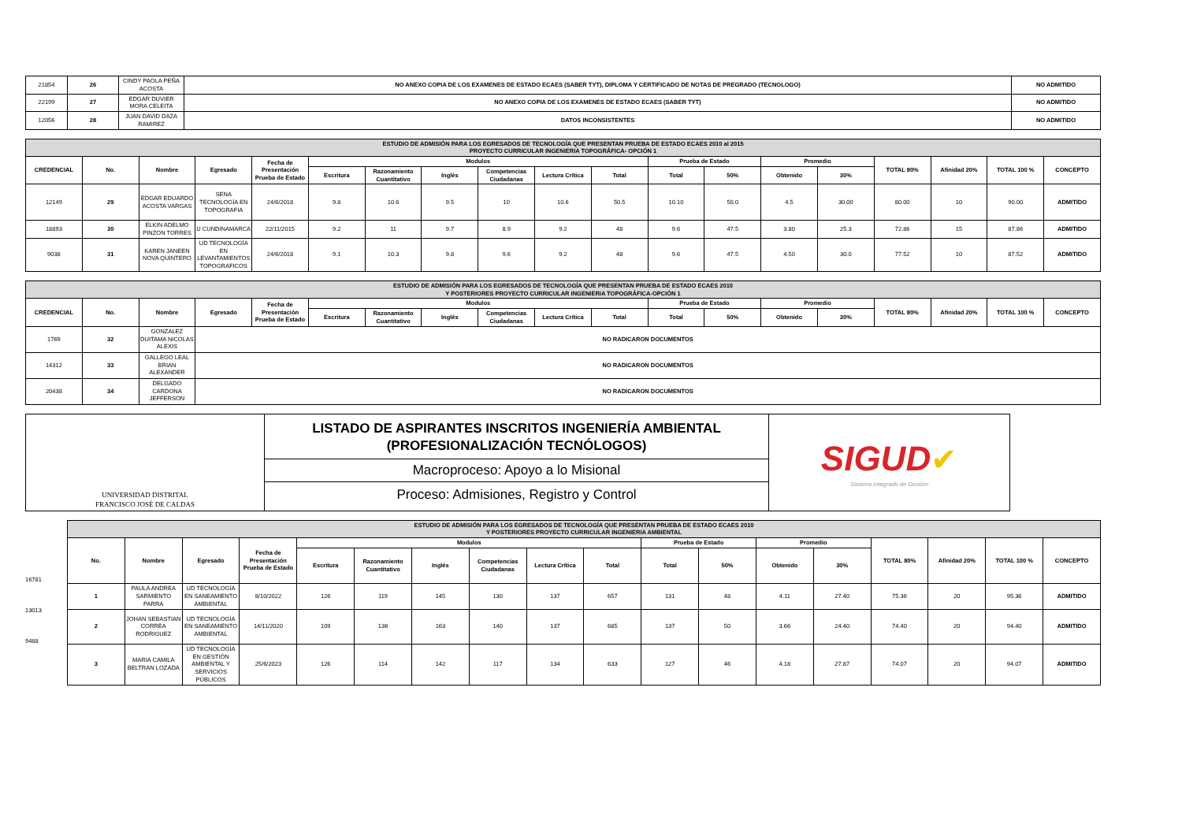| 21854 | 26 | CINDY PAOLA PEÑA ACOSTA | NO ANEXO COPIA DE LOS EXAMENES DE ESTADO ECAES (SABER TYT), DIPLOMA Y CERTIFICADO DE NOTAS DE PREGRADO (TECNOLOGO) | NO ADMITIDO |
| 22199 | 27 | EDGAR DUVIER MORA CELEITA | NO ANEXO COPIA DE LOS EXAMENES DE ESTADO ECAES (SABER TYT) | NO ADMITIDO |
| 12056 | 28 | JUAN DAVID DAZA RAMIREZ | DATOS INCONSISTENTES | NO ADMITIDO |
| ESTUDIO DE ADMISIÓN PARA LOS EGRESADOS DE TECNOLOGÍA QUE PRESENTAN PRUEBA DE ESTADO ECAES 2010 al 2015 PROYECTO CURRICULAR INGENIERIA TOPOGRÁFICA- OPCIÓN 1 | | | | | | | | | | | | | | | | | | |
| CREDENCIAL | No. | Nombre | Egresado | Fecha de Presentación Prueba de Estado | Modulos | | | | | | Prueba de Estado | | Promedio | | TOTAL 80% | Afinidad 20% | TOTAL 100 % | CONCEPTO |
| | | | | | Escritura | Razonamiento Cuantitativo | Inglés | Competencias Ciudadanas | Lectura Crítica | Total | Total | 50% | Obtenido | 30% | | | | |
| 12149 | 29 | EDGAR EDUARDO ACOSTA VARGAS | SENA TECNOLOGÍA EN TOPOGRAFIA | 24/6/2018 | 9.8 | 10.6 | 9.5 | 10 | 10.6 | 50.5 | 10.10 | 50.0 | 4.5 | 30.00 | 80.00 | 10 | 90.00 | ADMITIDO |
| 18893 | 30 | ELKIN ADELMO PINZON TORRES | U CUNDINAMARCA | 22/11/2015 | 9.2 | 11 | 9.7 | 8.9 | 9.2 | 48 | 9.6 | 47.5 | 3.80 | 25.3 | 72.86 | 15 | 87.86 | ADMITIDO |
| 9038 | 31 | KAREN JANEEN NOVA QUINTERO | UD TECNOLOGÍA EN LEVANTAMIENTOS TOPOGRAFICOS | 24/6/2018 | 9.1 | 10.3 | 9.8 | 9.6 | 9.2 | 48 | 9.6 | 47.5 | 4.50 | 30.0 | 77.52 | 10 | 87.52 | ADMITIDO |
| ESTUDIO DE ADMISIÓN PARA LOS EGRESADOS DE TECNOLOGÍA QUE PRESENTAN PRUEBA DE ESTADO ECAES 2010 Y POSTERIORES PROYECTO CURRICULAR INGENIERIA TOPOGRÁFICA-OPCIÓN 1 | | | | | | | | | | | | | | | | | | |
| CREDENCIAL | No. | Nombre | Egresado | Fecha de Presentación Prueba de Estado | Modulos | | | | | | Prueba de Estado | | Promedio | | TOTAL 80% | Afinidad 20% | TOTAL 100 % | CONCEPTO |
| | | | | | Escritura | Razonamiento Cuantitativo | Inglés | Competencias Ciudadanas | Lectura Crítica | Total | Total | 50% | Obtenido | 30% | | | | |
| 1769 | 32 | GONZALEZ DUITAMA NICOLAS ALEXIS | NO RADICARON DOCUMENTOS | | | | | | | | | | | | | | | |
| 14312 | 33 | GALLEGO LEAL BRIAN ALEXANDER | NO RADICARON DOCUMENTOS | | | | | | | | | | | | | | | |
| 20438 | 34 | DELGADO CARDONA JEFFERSON | NO RADICARON DOCUMENTOS | | | | | | | | | | | | | | | |
| UNIVERSIDAD DISTRITAL FRANCISCO JOSÉ DE CALDAS | LISTADO DE ASPIRANTES INSCRITOS INGENIERÍA AMBIENTAL (PROFESIONALIZACIÓN TECNÓLOGOS) Macroproceso: Apoyo a lo Misional Proceso: Admisiones, Registro y Control | SIGUD ✔ Sistema Integrado de Gestión |
| ESTUDIO DE ADMISIÓN PARA LOS EGRESADOS DE TECNOLOGÍA QUE PRESENTAN PRUEBA DE ESTADO ECAES 2010 Y POSTERIORES PROYECTO CURRICULAR INGENIERIA AMBIENTAL | | | | | | | | | | | | | | | | | |
| No. | Nombre | Egresado | Fecha de Presentación Prueba de Estado | Modulos | | | | | | Prueba de Estado | | Promedio | | TOTAL 80% | Afinidad 20% | TOTAL 100 % | CONCEPTO |
| | | | | Escritura | Razonamiento Cuantitativo | Inglés | Competencias Ciudadanas | Lectura Crítica | Total | Total | 50% | Obtenido | 30% | | | | |
| 1 | PAULA ANDREA SARMIENTO PARRA | UD TECNOLOGÍA EN SANEAMIENTO AMBIENTAL | 8/10/2022 | 126 | 119 | 145 | 130 | 137 | 657 | 131 | 48 | 4.11 | 27.40 | 75.36 | 20 | 95.36 | ADMITIDO |
| 2 | JOHAN SEBASTIAN CORREA RODRIGUEZ | UD TECNOLOGÍA EN SANEAMIENTO AMBIENTAL | 14/11/2020 | 109 | 136 | 163 | 140 | 137 | 685 | 137 | 50 | 3.66 | 24.40 | 74.40 | 20 | 94.40 | ADMITIDO |
| 3 | MARIA CAMILA BELTRAN LOZADA | UD TECNOLOGÍA EN GESTIÓN AMBIENTAL Y SERVICIOS PÚBLICOS | 25/6/2023 | 126 | 114 | 142 | 117 | 134 | 633 | 127 | 46 | 4.18 | 27.87 | 74.07 | 20 | 94.07 | ADMITIDO |
16781
13013
9488